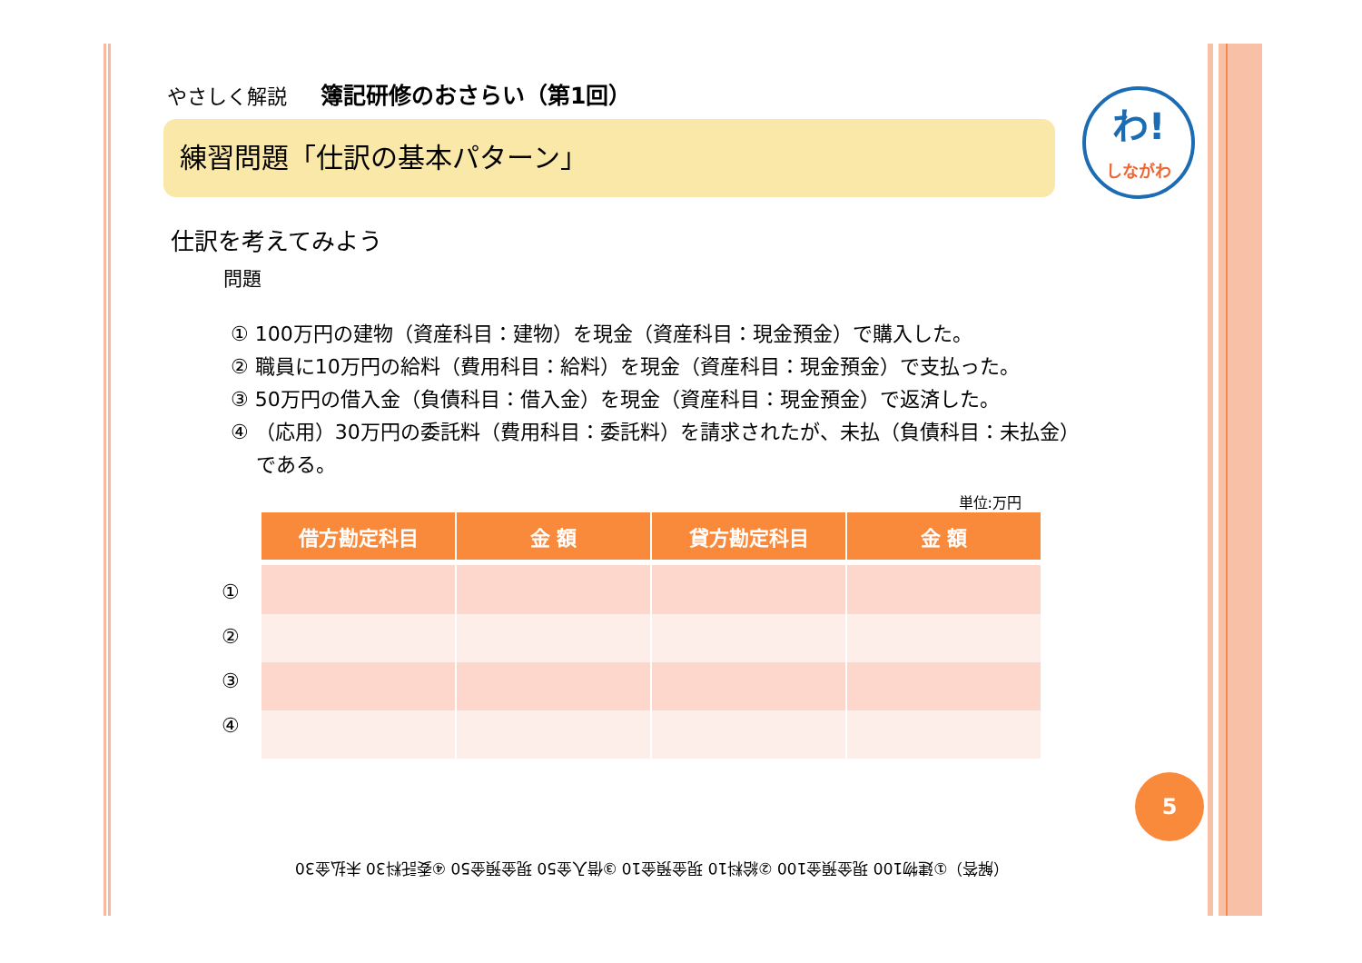わ!
しながわ
やさしく解説 簿記研修のおさらい（第1回）
練習問題「仕訳の基本パターン」
仕訳を考えてみよう
問題
① 100万円の建物（資産科目：建物）を現金（資産科目：現金預金）で購入した。
② 職員に10万円の給料（費用科目：給料）を現金（資産科目：現金預金）で支払った。
③ 50万円の借入金（負債科目：借入金）を現金（資産科目：現金預金）で返済した。
④ （応用）30万円の委託料（費用科目：委託料）を請求されたが、未払（負債科目：未払金）
である。
単位:万円
①
②
③
④
| 借方勘定科目 | 金 額 | 貸方勘定科目 | 金 額 |
| --- | --- | --- | --- |
5
（解答）①建物100 現金預金100 ②給料10 現金預金10 ③借入金50 現金預金50 ④委託料30 未払金30